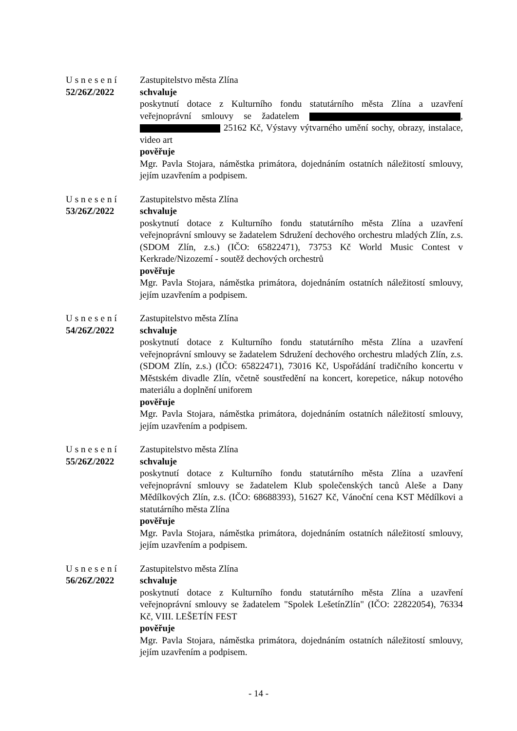Usnesení
52/26Z/2022
Zastupitelstvo města Zlína
schvaluje
poskytnutí dotace z Kulturního fondu statutárního města Zlína a uzavření veřejnoprávní smlouvy se žadatelem , 25162 Kč, Výstavy výtvarného umění sochy, obrazy, instalace, video art
pověřuje
Mgr. Pavla Stojara, náměstka primátora, dojednáním ostatních náležitostí smlouvy, jejím uzavřením a podpisem.
Usnesení
53/26Z/2022
Zastupitelstvo města Zlína
schvaluje
poskytnutí dotace z Kulturního fondu statutárního města Zlína a uzavření veřejnoprávní smlouvy se žadatelem Sdružení dechového orchestru mladých Zlín, z.s. (SDOM Zlín, z.s.) (IČO: 65822471), 73753 Kč World Music Contest v Kerkrade/Nizozemí - soutěž dechových orchestrů
pověřuje
Mgr. Pavla Stojara, náměstka primátora, dojednáním ostatních náležitostí smlouvy, jejím uzavřením a podpisem.
Usnesení
54/26Z/2022
Zastupitelstvo města Zlína
schvaluje
poskytnutí dotace z Kulturního fondu statutárního města Zlína a uzavření veřejnoprávní smlouvy se žadatelem Sdružení dechového orchestru mladých Zlín, z.s. (SDOM Zlín, z.s.) (IČO: 65822471), 73016 Kč, Uspořádání tradičního koncertu v Městském divadle Zlín, včetně soustředění na koncert, korepetice, nákup notového materiálu a doplnění uniforem
pověřuje
Mgr. Pavla Stojara, náměstka primátora, dojednáním ostatních náležitostí smlouvy, jejím uzavřením a podpisem.
Usnesení
55/26Z/2022
Zastupitelstvo města Zlína
schvaluje
poskytnutí dotace z Kulturního fondu statutárního města Zlína a uzavření veřejnoprávní smlouvy se žadatelem Klub společenských tanců Aleše a Dany Mědílkových Zlín, z.s. (IČO: 68688393), 51627 Kč, Vánoční cena KST Mědílkovi a statutárního města Zlína
pověřuje
Mgr. Pavla Stojara, náměstka primátora, dojednáním ostatních náležitostí smlouvy, jejím uzavřením a podpisem.
Usnesení
56/26Z/2022
Zastupitelstvo města Zlína
schvaluje
poskytnutí dotace z Kulturního fondu statutárního města Zlína a uzavření veřejnoprávní smlouvy se žadatelem "Spolek LešetínZlín" (IČO: 22822054), 76334 Kč, VIII. LEŠETÍN FEST
pověřuje
Mgr. Pavla Stojara, náměstka primátora, dojednáním ostatních náležitostí smlouvy, jejím uzavřením a podpisem.
- 14 -